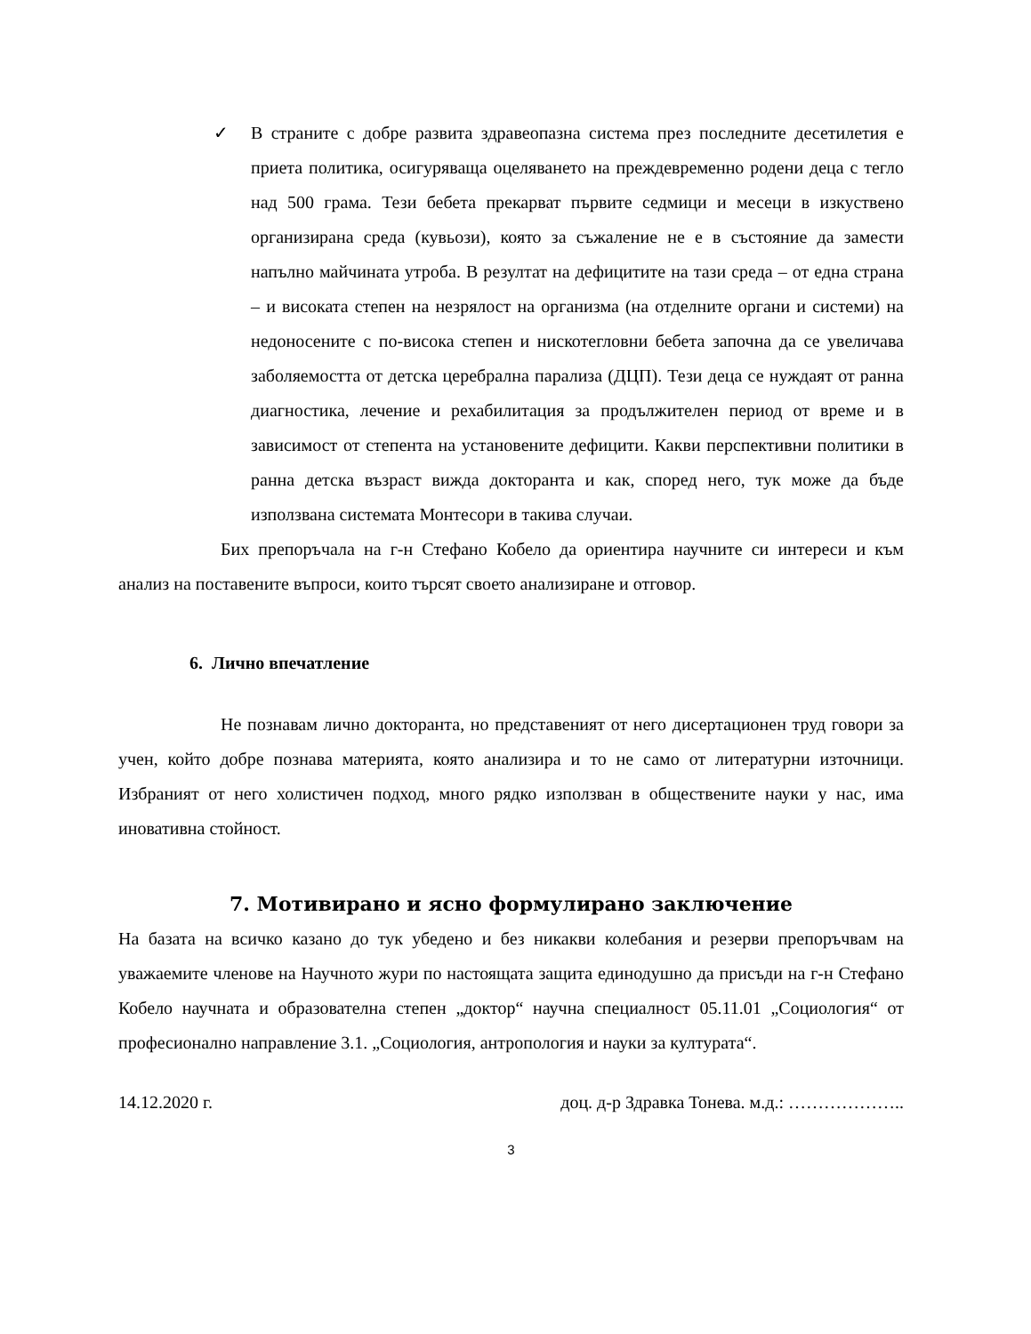✓ В страните с добре развита здравеопазна система през последните десетилетия е приета политика, осигуряваща оцеляването на преждевременно родени деца с тегло над 500 грама. Тези бебета прекарват първите седмици и месеци в изкуствено организирана среда (кувьози), която за съжаление не е в състояние да замести напълно майчината утроба. В резултат на дефицитите на тази среда – от една страна – и високата степен на незрялост на организма (на отделните органи и системи) на недоносените с по-висока степен и нискотегловни бебета започна да се увеличава заболяемостта от детска церебрална парализа (ДЦП). Тези деца се нуждаят от ранна диагностика, лечение и рехабилитация за продължителен период от време и в зависимост от степента на установените дефицити. Какви перспективни политики в ранна детска възраст вижда докторанта и как, според него, тук може да бъде използвана системата Монтесори в такива случаи.
Бих препоръчала на г-н Стефано Кобело да ориентира научните си интереси и към анализ на поставените въпроси, които търсят своето анализиране и отговор.
6. Лично впечатление
Не познавам лично докторанта, но представеният от него дисертационен труд говори за учен, който добре познава материята, която анализира и то не само от литературни източници. Избраният от него холистичен подход, много рядко използван в обществените науки у нас, има иновативна стойност.
7. Мотивирано и ясно формулирано заключение
На базата на всичко казано до тук убедено и без никакви колебания и резерви препоръчвам на уважаемите членове на Научното жури по настоящата защита единодушно да присъди на г-н Стефано Кобело научната и образователна степен „доктор“ научна специалност 05.11.01 „Социология“ от професионално направление 3.1. „Социология, антропология и науки за културата“.
14.12.2020 г. доц. д-р Здравка Тонева. м.д.: ………………..
3